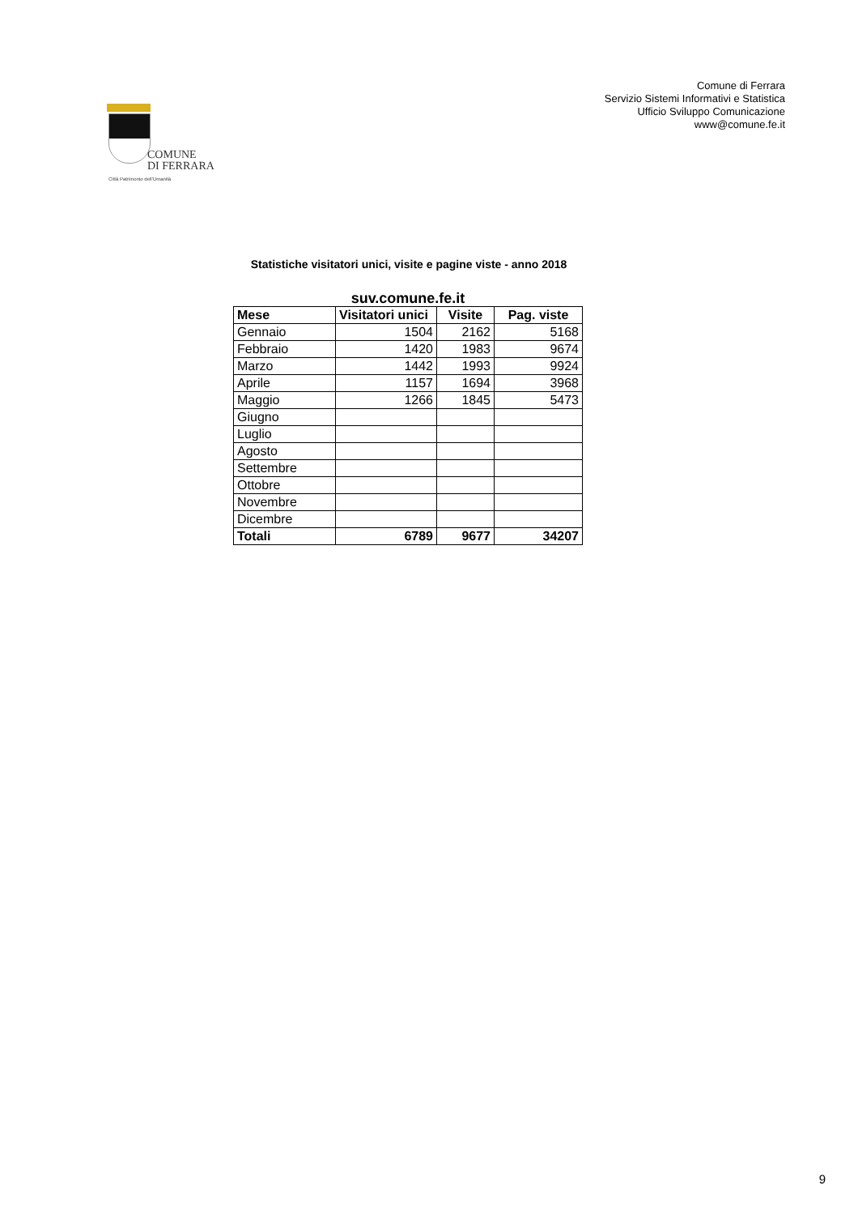COMUNE
DI FERRARA
Città Patrimonio dell'Umanità
Comune di Ferrara
Servizio Sistemi Informativi e Statistica
Ufficio Sviluppo Comunicazione
www@comune.fe.it
Statistiche visitatori unici, visite e pagine viste - anno 2018
suv.comune.fe.it
| Mese | Visitatori unici | Visite | Pag. viste |
| --- | --- | --- | --- |
| Gennaio | 1504 | 2162 | 5168 |
| Febbraio | 1420 | 1983 | 9674 |
| Marzo | 1442 | 1993 | 9924 |
| Aprile | 1157 | 1694 | 3968 |
| Maggio | 1266 | 1845 | 5473 |
| Giugno | | | |
| Luglio | | | |
| Agosto | | | |
| Settembre | | | |
| Ottobre | | | |
| Novembre | | | |
| Dicembre | | | |
| Totali | 6789 | 9677 | 34207 |
9